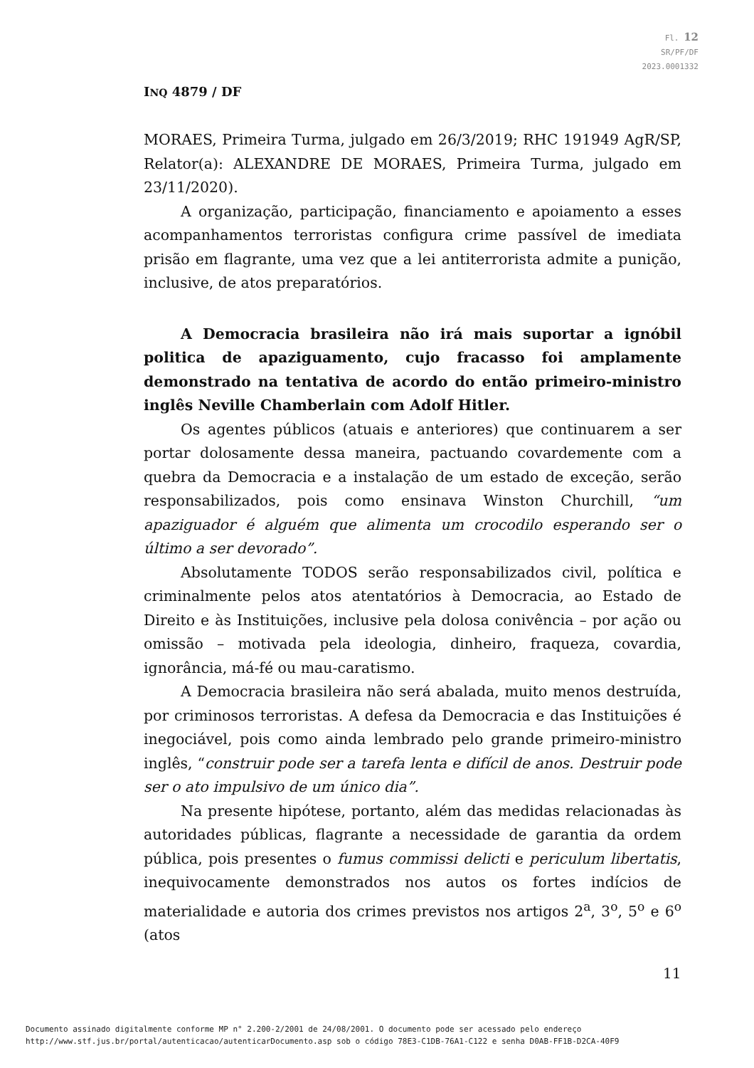Fl. 12
SR/PF/DF
2023.0001332
INQ 4879 / DF
MORAES, Primeira Turma, julgado em 26/3/2019; RHC 191949 AgR/SP, Relator(a): ALEXANDRE DE MORAES, Primeira Turma, julgado em 23/11/2020).
A organização, participação, financiamento e apoiamento a esses acompanhamentos terroristas configura crime passível de imediata prisão em flagrante, uma vez que a lei antiterrorista admite a punição, inclusive, de atos preparatórios.
A Democracia brasileira não irá mais suportar a ignóbil politica de apaziguamento, cujo fracasso foi amplamente demonstrado na tentativa de acordo do então primeiro-ministro inglês Neville Chamberlain com Adolf Hitler.
Os agentes públicos (atuais e anteriores) que continuarem a ser portar dolosamente dessa maneira, pactuando covardemente com a quebra da Democracia e a instalação de um estado de exceção, serão responsabilizados, pois como ensinava Winston Churchill, “um apaziguador é alguém que alimenta um crocodilo esperando ser o último a ser devorado”.
Absolutamente TODOS serão responsabilizados civil, política e criminalmente pelos atos atentatórios à Democracia, ao Estado de Direito e às Instituições, inclusive pela dolosa conivência – por ação ou omissão – motivada pela ideologia, dinheiro, fraqueza, covardia, ignorância, má-fé ou mau-caratismo.
A Democracia brasileira não será abalada, muito menos destruída, por criminosos terroristas. A defesa da Democracia e das Instituições é inegociável, pois como ainda lembrado pelo grande primeiro-ministro inglês, “construir pode ser a tarefa lenta e difícil de anos. Destruir pode ser o ato impulsivo de um único dia”.
Na presente hipótese, portanto, além das medidas relacionadas às autoridades públicas, flagrante a necessidade de garantia da ordem pública, pois presentes o fumus commissi delicti e periculum libertatis, inequivocamente demonstrados nos autos os fortes indícios de materialidade e autoria dos crimes previstos nos artigos 2<sup>a</sup>, 3<sup>o</sup>, 5<sup>o</sup> e 6<sup>o</sup> (atos
11
Documento assinado digitalmente conforme MP n° 2.200-2/2001 de 24/08/2001. O documento pode ser acessado pelo endereço
http://www.stf.jus.br/portal/autenticacao/autenticarDocumento.asp sob o código 78E3-C1DB-76A1-C122 e senha D0AB-FF1B-D2CA-40F9